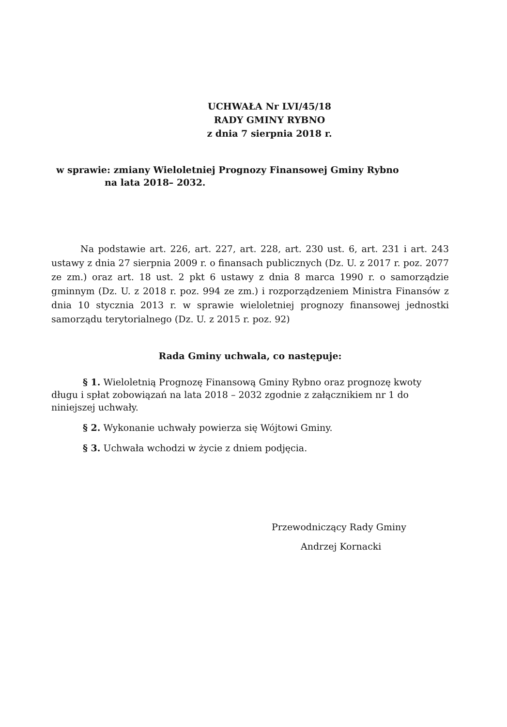UCHWAŁA Nr LVI/45/18
RADY GMINY RYBNO
z dnia 7 sierpnia 2018 r.
w sprawie: zmiany Wieloletniej Prognozy Finansowej Gminy Rybno
na lata 2018– 2032.
Na podstawie art. 226, art. 227, art. 228, art. 230 ust. 6, art. 231 i art. 243 ustawy z dnia 27 sierpnia 2009 r. o finansach publicznych (Dz. U. z 2017 r. poz. 2077 ze zm.) oraz art. 18 ust. 2 pkt 6 ustawy z dnia 8 marca 1990 r. o samorządzie gminnym (Dz. U. z 2018 r. poz. 994 ze zm.) i rozporządzeniem Ministra Finansów z dnia 10 stycznia 2013 r. w sprawie wieloletniej prognozy finansowej jednostki samorządu terytorialnego (Dz. U. z 2015 r. poz. 92)
Rada Gminy uchwala, co następuje:
§ 1. Wieloletnią Prognozę Finansową Gminy Rybno oraz prognozę kwoty długu i spłat zobowiązań na lata 2018 – 2032 zgodnie z załącznikiem nr 1 do niniejszej uchwały.
§ 2. Wykonanie uchwały powierza się Wójtowi Gminy.
§ 3. Uchwała wchodzi w życie z dniem podjęcia.
Przewodniczący Rady Gminy
Andrzej Kornacki